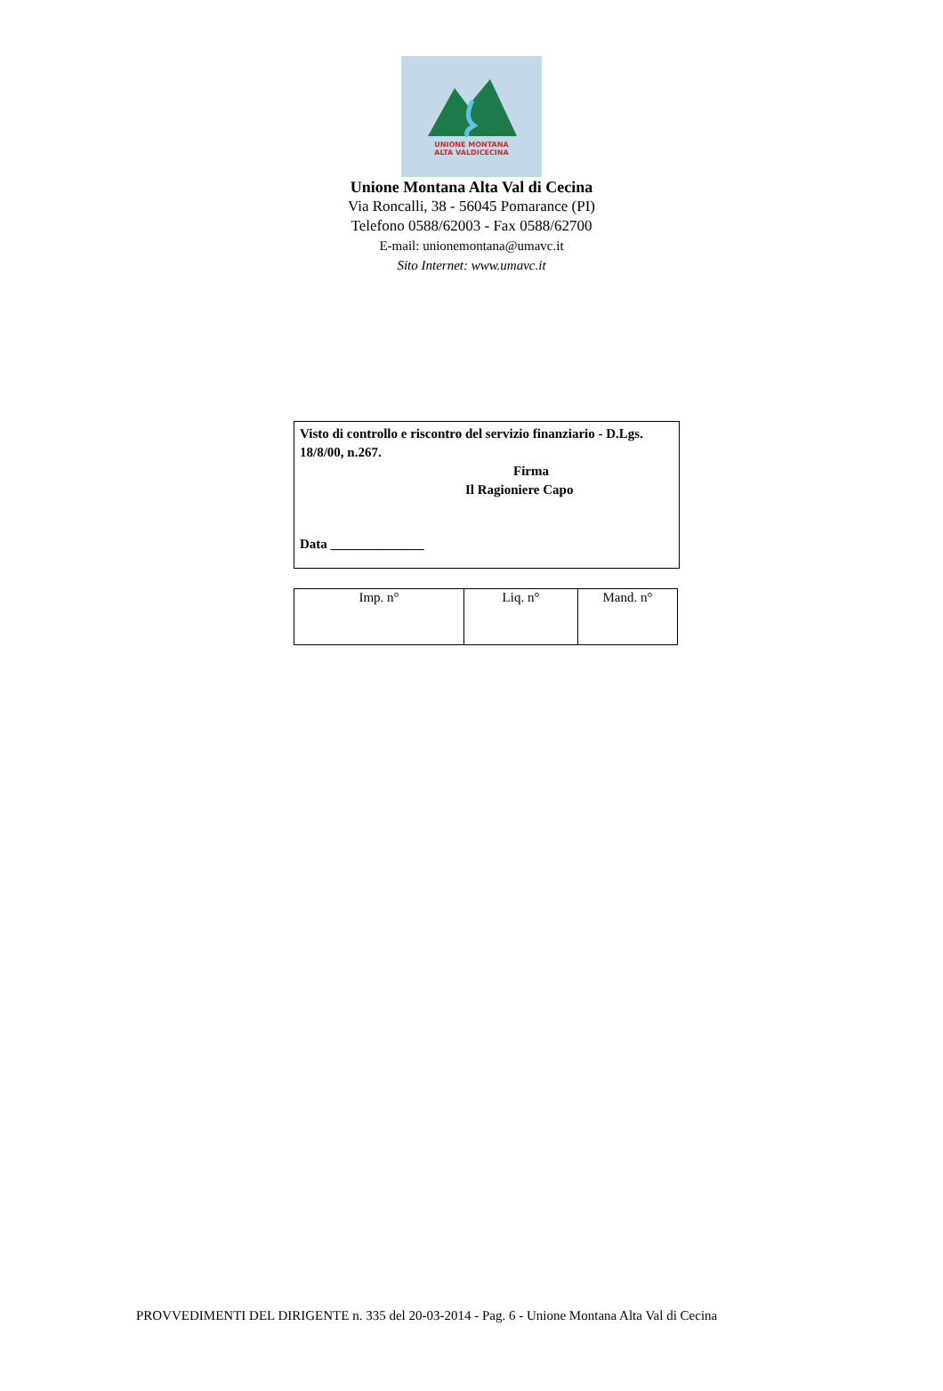UNIONE MONTANA
ALTA VALDICECINA
Unione Montana Alta Val di Cecina
Via Roncalli, 38 - 56045 Pomarance (PI)
Telefono 0588/62003 - Fax 0588/62700
E-mail: unionemontana@umavc.it
Sito Internet: www.umavc.it
Visto di controllo e riscontro del servizio finanziario - D.Lgs. 18/8/00, n.267.
Firma
Il Ragioniere Capo
Data ______________
| Imp. n° | Liq. n° | Mand. n° |
PROVVEDIMENTI DEL DIRIGENTE n. 335 del 20-03-2014 - Pag. 6 - Unione Montana Alta Val di Cecina